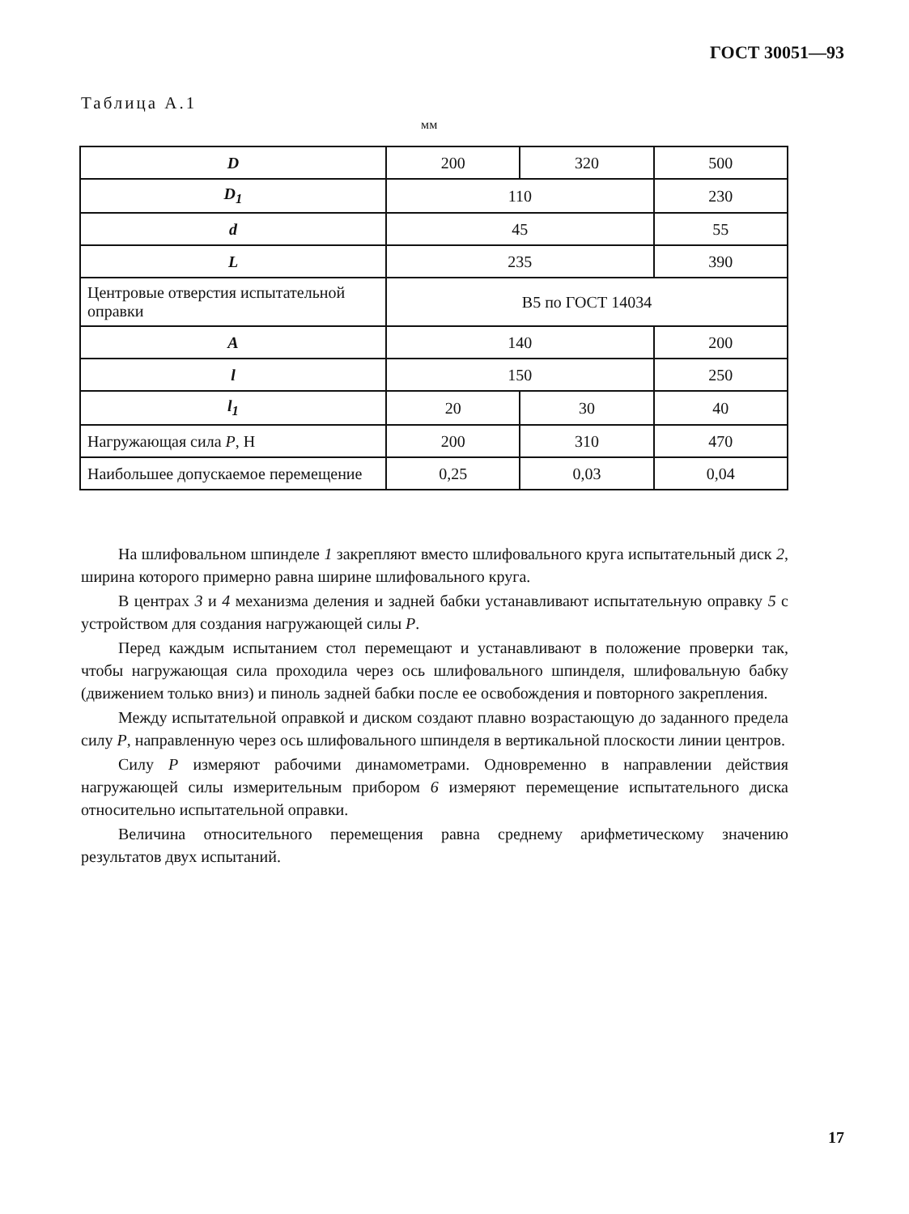ГОСТ 30051—93
Таблица А.1
мм
| D | 200 | 320 | 500 |
| D<sub>1</sub> | 110 | | 230 |
| d | 45 | | 55 |
| L | 235 | | 390 |
| Центровые отверстия испытательной оправки | В5 по ГОСТ 14034 | | |
| A | 140 | | 200 |
| l | 150 | | 250 |
| l<sub>1</sub> | 20 | 30 | 40 |
| Нагружающая сила P , Н | 200 | 310 | 470 |
| Наибольшее допускаемое перемещение | 0,25 | 0,03 | 0,04 |
На шлифовальном шпинделе 1 закрепляют вместо шлифовального круга испытательный диск 2, ширина которого примерно равна ширине шлифовального круга.
В центрах 3 и 4 механизма деления и задней бабки устанавливают испытательную оправку 5 с устройством для создания нагружающей силы P.
Перед каждым испытанием стол перемещают и устанавливают в положение проверки так, чтобы нагружающая сила проходила через ось шлифовального шпинделя, шлифовальную бабку (движением только вниз) и пиноль задней бабки после ее освобождения и повторного закрепления.
Между испытательной оправкой и диском создают плавно возрастающую до заданного предела силу P, направленную через ось шлифовального шпинделя в вертикальной плоскости линии центров.
Силу P измеряют рабочими динамометрами. Одновременно в направлении действия нагружающей силы измерительным прибором 6 измеряют перемещение испытательного диска относительно испытательной оправки.
Величина относительного перемещения равна среднему арифметическому значению результатов двух испытаний.
17